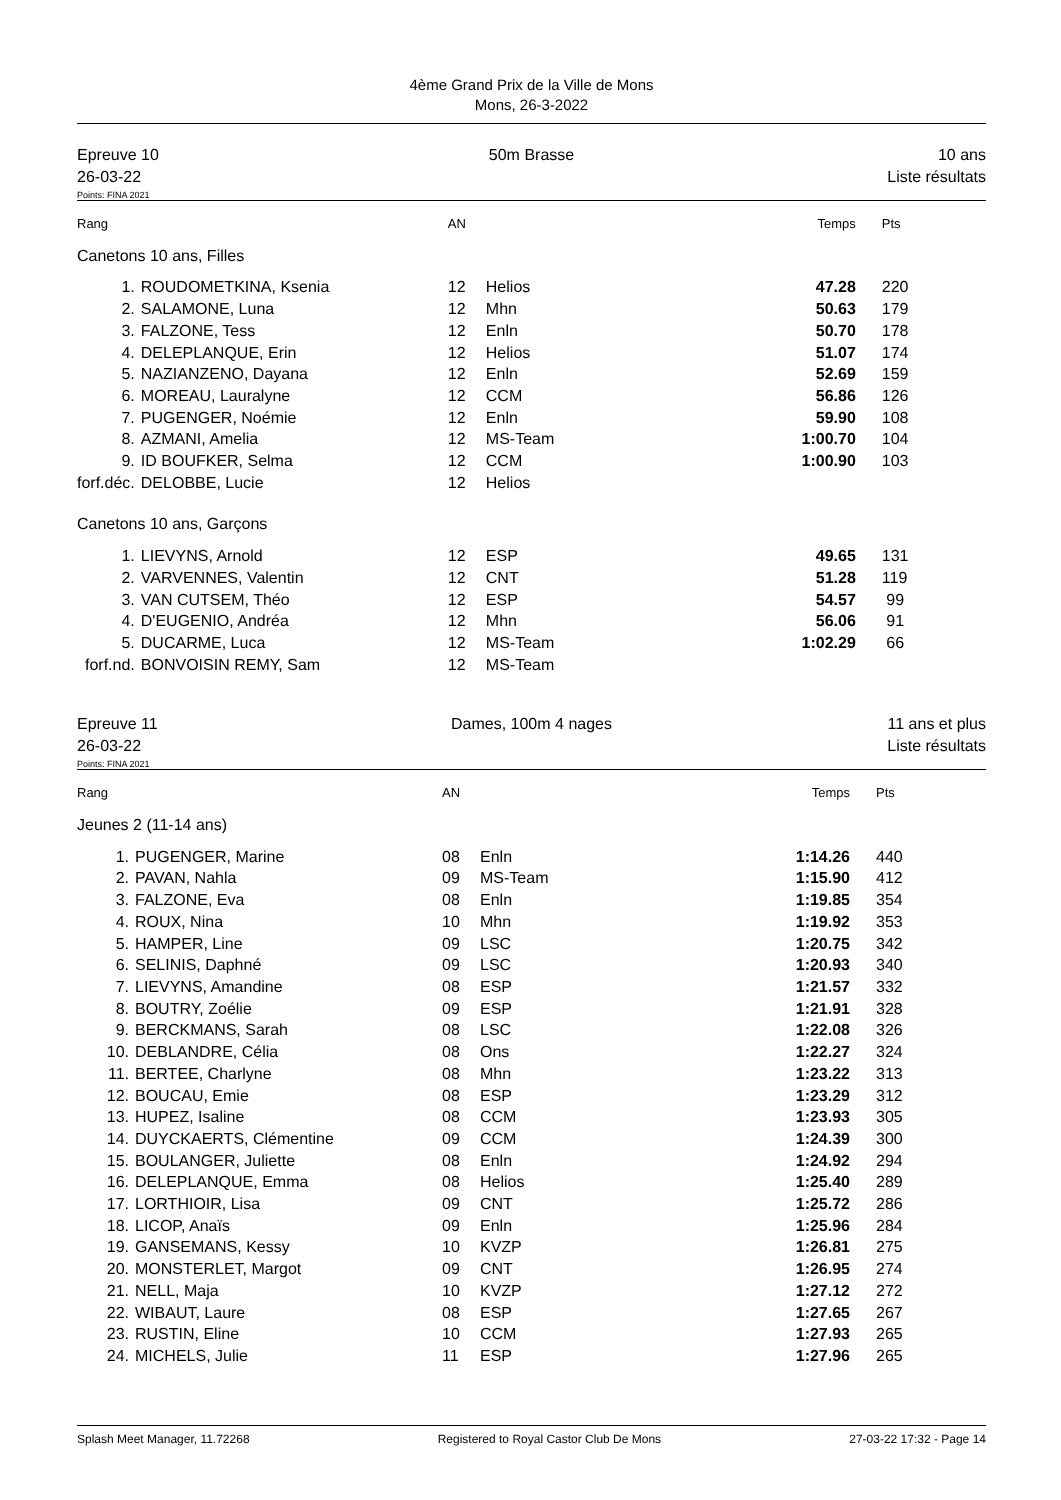4ème Grand Prix de la Ville de Mons
Mons, 26-3-2022
Epreuve 10
26-03-22
50m Brasse 10 ans
Liste résultats
Points: FINA 2021
| Rang | | AN | | Temps | Pts |
| Canetons 10 ans, Filles | | | | | |
| 1. | ROUDOMETKINA, Ksenia | 12 | Helios | 47.28 | 220 |
| 2. | SALAMONE, Luna | 12 | Mhn | 50.63 | 179 |
| 3. | FALZONE, Tess | 12 | Enln | 50.70 | 178 |
| 4. | DELEPLANQUE, Erin | 12 | Helios | 51.07 | 174 |
| 5. | NAZIANZENO, Dayana | 12 | Enln | 52.69 | 159 |
| 6. | MOREAU, Lauralyne | 12 | CCM | 56.86 | 126 |
| 7. | PUGENGER, Noémie | 12 | Enln | 59.90 | 108 |
| 8. | AZMANI, Amelia | 12 | MS-Team | 1:00.70 | 104 |
| 9. | ID BOUFKER, Selma | 12 | CCM | 1:00.90 | 103 |
| forf.déc. | DELOBBE, Lucie | 12 | Helios | | |
| Canetons 10 ans, Garçons | | | | | |
| 1. | LIEVYNS, Arnold | 12 | ESP | 49.65 | 131 |
| 2. | VARVENNES, Valentin | 12 | CNT | 51.28 | 119 |
| 3. | VAN CUTSEM, Théo | 12 | ESP | 54.57 | 99 |
| 4. | D'EUGENIO, Andréa | 12 | Mhn | 56.06 | 91 |
| 5. | DUCARME, Luca | 12 | MS-Team | 1:02.29 | 66 |
| forf.nd. | BONVOISIN REMY, Sam | 12 | MS-Team | | |
Epreuve 11
26-03-22
Dames, 100m 4 nages 11 ans et plus
Liste résultats
Points: FINA 2021
| Rang | | AN | | Temps | Pts |
| Jeunes 2 (11-14 ans) | | | | | |
| 1. | PUGENGER, Marine | 08 | Enln | 1:14.26 | 440 |
| 2. | PAVAN, Nahla | 09 | MS-Team | 1:15.90 | 412 |
| 3. | FALZONE, Eva | 08 | Enln | 1:19.85 | 354 |
| 4. | ROUX, Nina | 10 | Mhn | 1:19.92 | 353 |
| 5. | HAMPER, Line | 09 | LSC | 1:20.75 | 342 |
| 6. | SELINIS, Daphné | 09 | LSC | 1:20.93 | 340 |
| 7. | LIEVYNS, Amandine | 08 | ESP | 1:21.57 | 332 |
| 8. | BOUTRY, Zoélie | 09 | ESP | 1:21.91 | 328 |
| 9. | BERCKMANS, Sarah | 08 | LSC | 1:22.08 | 326 |
| 10. | DEBLANDRE, Célia | 08 | Ons | 1:22.27 | 324 |
| 11. | BERTEE, Charlyne | 08 | Mhn | 1:23.22 | 313 |
| 12. | BOUCAU, Emie | 08 | ESP | 1:23.29 | 312 |
| 13. | HUPEZ, Isaline | 08 | CCM | 1:23.93 | 305 |
| 14. | DUYCKAERTS, Clémentine | 09 | CCM | 1:24.39 | 300 |
| 15. | BOULANGER, Juliette | 08 | Enln | 1:24.92 | 294 |
| 16. | DELEPLANQUE, Emma | 08 | Helios | 1:25.40 | 289 |
| 17. | LORTHIOIR, Lisa | 09 | CNT | 1:25.72 | 286 |
| 18. | LICOP, Anaïs | 09 | Enln | 1:25.96 | 284 |
| 19. | GANSEMANS, Kessy | 10 | KVZP | 1:26.81 | 275 |
| 20. | MONSTERLET, Margot | 09 | CNT | 1:26.95 | 274 |
| 21. | NELL, Maja | 10 | KVZP | 1:27.12 | 272 |
| 22. | WIBAUT, Laure | 08 | ESP | 1:27.65 | 267 |
| 23. | RUSTIN, Eline | 10 | CCM | 1:27.93 | 265 |
| 24. | MICHELS, Julie | 11 | ESP | 1:27.96 | 265 |
Splash Meet Manager, 11.72268 Registered to Royal Castor Club De Mons 27-03-22 17:32 - Page 14